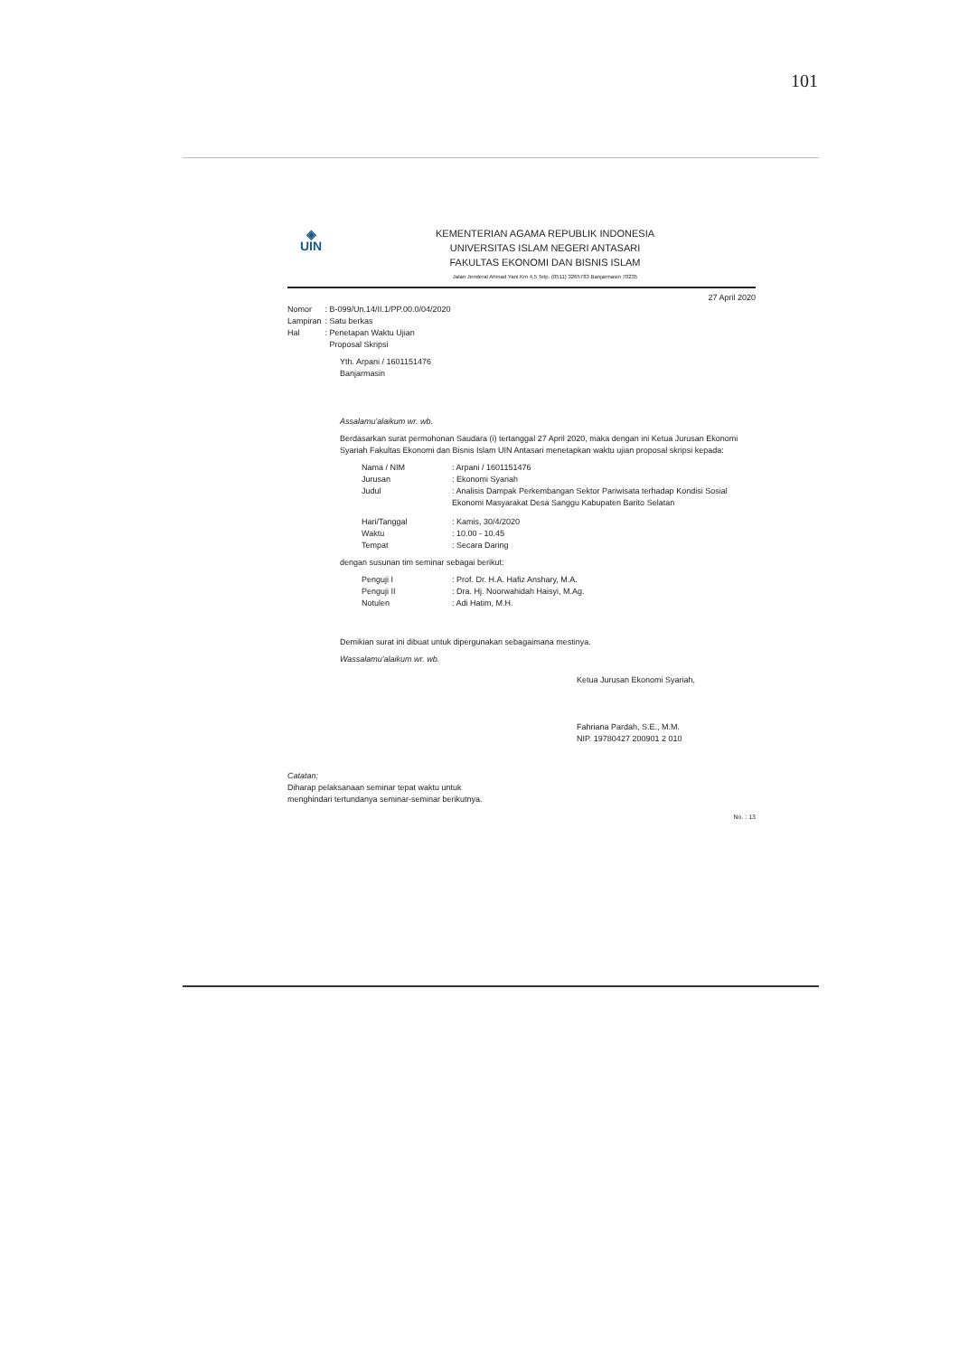101
◈
UIN
KEMENTERIAN AGAMA REPUBLIK INDONESIA
UNIVERSITAS ISLAM NEGERI ANTASARI
FAKULTAS EKONOMI DAN BISNIS ISLAM
Jalan Jenderal Ahmad Yani Km 4,5 Telp. (0511) 3265783 Banjarmasin 70235
27 April 2020
| Nomor | : B-099/Un.14/II.1/PP.00.0/04/2020 |
| Lampiran | : Satu berkas |
| Hal | : Penetapan Waktu Ujian Proposal Skripsi |
Yth. Arpani / 1601151476
Banjarmasin
Assalamu'alaikum wr. wb.
Berdasarkan surat permohonan Saudara (i) tertanggal 27 April 2020, maka dengan ini Ketua Jurusan Ekonomi Syariah Fakultas Ekonomi dan Bisnis Islam UIN Antasari menetapkan waktu ujian proposal skripsi kepada:
| Nama / NIM | : Arpani / 1601151476 |
| Jurusan | : Ekonomi Syariah |
| Judul | : Analisis Dampak Perkembangan Sektor Pariwisata terhadap Kondisi Sosial Ekonomi Masyarakat Desa Sanggu Kabupaten Barito Selatan |
| Hari/Tanggal | : Kamis, 30/4/2020 |
| Waktu | : 10.00 - 10.45 |
| Tempat | : Secara Daring |
dengan susunan tim seminar sebagai berikut:
| Penguji I | : Prof. Dr. H.A. Hafiz Anshary, M.A. |
| Penguji II | : Dra. Hj. Noorwahidah Haisyi, M.Ag. |
| Notulen | : Adi Hatim, M.H. |
Demikian surat ini dibuat untuk dipergunakan sebagaimana mestinya.
Wassalamu'alaikum wr. wb.
Ketua Jurusan Ekonomi Syariah,
Fahriana Pardah, S.E., M.M.
NIP. 19780427 200901 2 010
Catatan:
Diharap pelaksanaan seminar tepat waktu untuk
menghindari tertundanya seminar-seminar berikutnya.
No. : 13